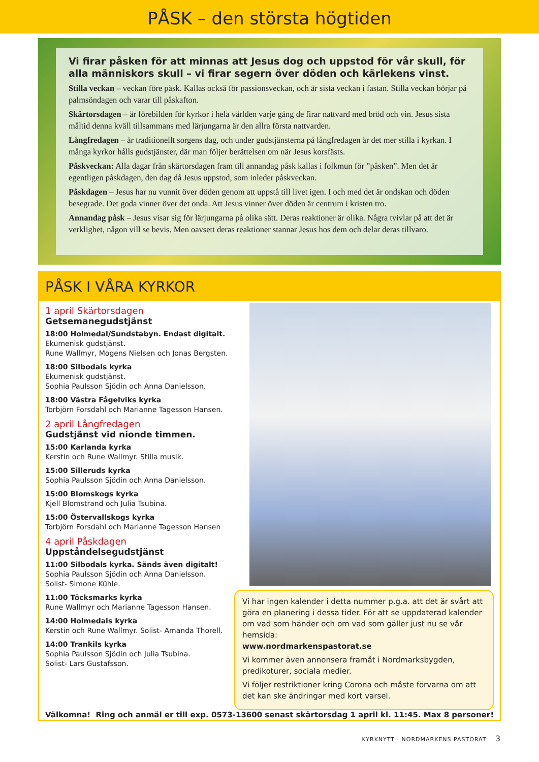PÅSK – den största högtiden
Vi firar påsken för att minnas att Jesus dog och uppstod för vår skull, för alla människors skull – vi firar segern över döden och kärlekens vinst.
Stilla veckan – veckan före påsk. Kallas också för passionsveckan, och är sista veckan i fastan. Stilla veckan börjar på palmsöndagen och varar till påskafton.
Skärtorsdagen – är förebilden för kyrkor i hela världen varje gång de firar nattvard med bröd och vin. Jesus sista måltid denna kväll tillsammans med lärjungarna är den allra första nattvarden.
Långfredagen – är traditionellt sorgens dag, och under gudstjänsterna på långfredagen är det mer stilla i kyrkan. I många kyrkor hålls gudstjänster, där man följer berättelsen om när Jesus korsfästs.
Påskveckan: Alla dagar från skärtorsdagen fram till annandag påsk kallas i folkmun för ”påsken”. Men det är egentligen påskdagen, den dag då Jesus uppstod, som inleder påskveckan.
Påskdagen – Jesus har nu vunnit över döden genom att uppstå till livet igen. I och med det är ondskan och döden besegrade. Det goda vinner över det onda. Att Jesus vinner över döden är centrum i kristen tro.
Annandag påsk – Jesus visar sig för lärjungarna på olika sätt. Deras reaktioner är olika. Några tvivlar på att det är verklighet, någon vill se bevis. Men oavsett deras reaktioner stannar Jesus hos dem och delar deras tillvaro.
PÅSK I VÅRA KYRKOR
1 april Skärtorsdagen
Getsemanegudstjänst
18:00 Holmedal/Sundstabyn. Endast digitalt.
Ekumenisk gudstjänst.
Rune Wallmyr, Mogens Nielsen och Jonas Bergsten.
18:00 Silbodals kyrka
Ekumenisk gudstjänst.
Sophia Paulsson Sjödin och Anna Danielsson.
18:00 Västra Fågelviks kyrka
Torbjörn Forsdahl och Marianne Tagesson Hansen.
2 april Långfredagen
Gudstjänst vid nionde timmen.
15:00 Karlanda kyrka
Kerstin och Rune Wallmyr. Stilla musik.
15:00 Silleruds kyrka
Sophia Paulsson Sjödin och Anna Danielsson.
15:00 Blomskogs kyrka
Kjell Blomstrand och Julia Tsubina.
15:00 Östervallskogs kyrka
Torbjörn Forsdahl och Marianne Tagesson Hansen
4 april Påskdagen
Uppståndelsegudstjänst
11:00 Silbodals kyrka. Sänds även digitalt!
Sophia Paulsson Sjödin och Anna Danielsson.
Solist- Simone Kühle.
11:00 Töcksmarks kyrka
Rune Wallmyr och Marianne Tagesson Hansen.
14:00 Holmedals kyrka
Kerstin och Rune Wallmyr. Solist- Amanda Thorell.
14:00 Trankils kyrka
Sophia Paulsson Sjödin och Julia Tsubina.
Solist- Lars Gustafsson.
Vi har ingen kalender i detta nummer p.g.a. att det är svårt att göra en planering i dessa tider. För att se uppdaterad kalender om vad som händer och om vad som gäller just nu se vår hemsida:
www.nordmarkenspastorat.se
Vi kommer även annonsera framåt i Nordmarksbygden, predikoturer, sociala medier.
Vi följer restriktioner kring Corona och måste förvarna om att det kan ske ändringar med kort varsel.
Välkomna! Ring och anmäl er till exp. 0573-13600 senast skärtorsdag 1 april kl. 11:45. Max 8 personer!
KYRKNYTT · NORDMARKENS PASTORAT 3